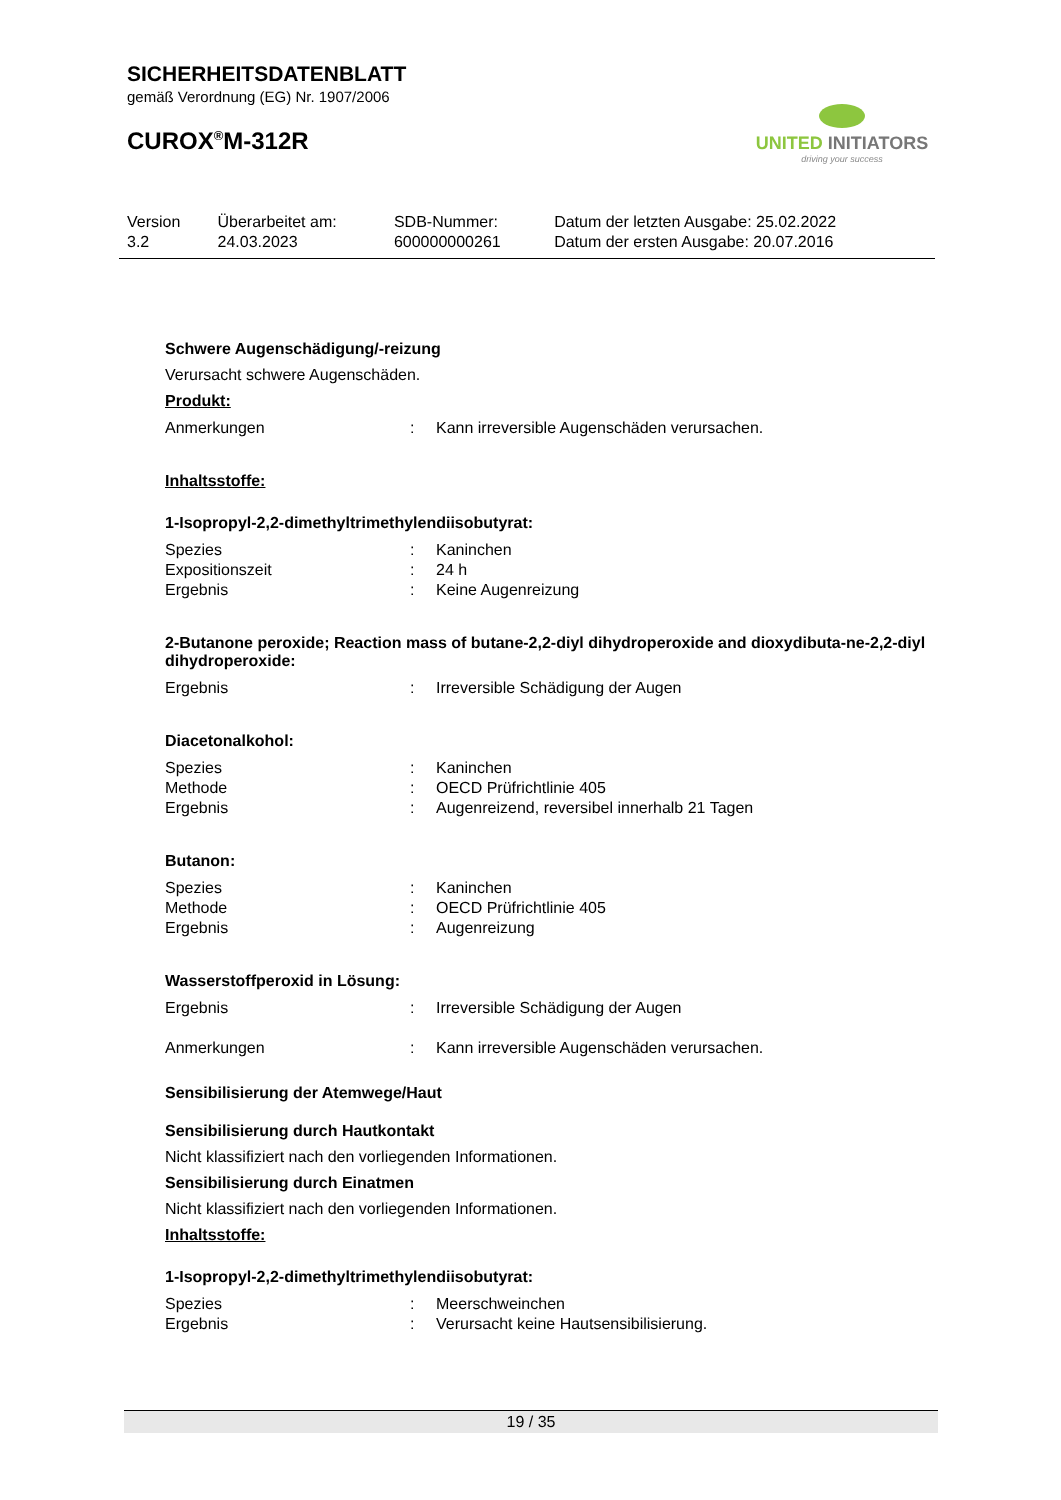SICHERHEITSDATENBLATT
gemäß Verordnung (EG) Nr. 1907/2006
CUROX<sup>®</sup>M-312R
UNITED INITIATORS
driving your success
| Version 3.2 | Überarbeitet am: 24.03.2023 | SDB-Nummer: 600000000261 | Datum der letzten Ausgabe: 25.02.2022 Datum der ersten Ausgabe: 20.07.2016 |
Schwere Augenschädigung/-reizung
Verursacht schwere Augenschäden.
Produkt:
| Anmerkungen | : | Kann irreversible Augenschäden verursachen. |
Inhaltsstoffe:
1-Isopropyl-2,2-dimethyltrimethylendiisobutyrat:
| Spezies | : | Kaninchen |
| Expositionszeit | : | 24 h |
| Ergebnis | : | Keine Augenreizung |
2-Butanone peroxide; Reaction mass of butane-2,2-diyl dihydroperoxide and dioxydibuta-ne-2,2-diyl dihydroperoxide:
| Ergebnis | : | Irreversible Schädigung der Augen |
Diacetonalkohol:
| Spezies | : | Kaninchen |
| Methode | : | OECD Prüfrichtlinie 405 |
| Ergebnis | : | Augenreizend, reversibel innerhalb 21 Tagen |
Butanon:
| Spezies | : | Kaninchen |
| Methode | : | OECD Prüfrichtlinie 405 |
| Ergebnis | : | Augenreizung |
Wasserstoffperoxid in Lösung:
| Ergebnis | : | Irreversible Schädigung der Augen |
| Anmerkungen | : | Kann irreversible Augenschäden verursachen. |
Sensibilisierung der Atemwege/Haut
Sensibilisierung durch Hautkontakt
Nicht klassifiziert nach den vorliegenden Informationen.
Sensibilisierung durch Einatmen
Nicht klassifiziert nach den vorliegenden Informationen.
Inhaltsstoffe:
1-Isopropyl-2,2-dimethyltrimethylendiisobutyrat:
| Spezies | : | Meerschweinchen |
| Ergebnis | : | Verursacht keine Hautsensibilisierung. |
19 / 35